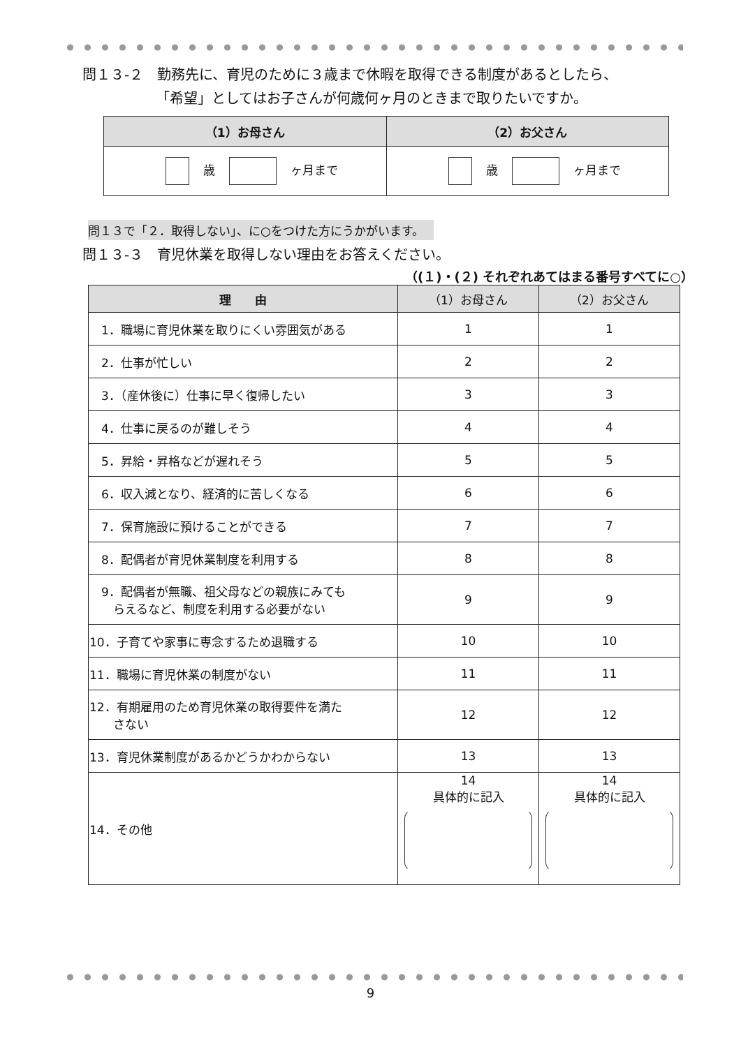問１３-２　勤務先に、育児のために３歳まで休暇を取得できる制度があるとしたら、
「希望」としてはお子さんが何歳何ヶ月のときまで取りたいですか。
| （1）お母さん | （2）お父さん |
| --- | --- |
| 歳 ヶ月まで | 歳 ヶ月まで |
問１３で「２．取得しない」、に○をつけた方にうかがいます。
問１３-３　育児休業を取得しない理由をお答えください。
（(１)・(２) それぞれあてはまる番号すべてに○）
| 理 由 | （1）お母さん | （2）お父さん |
| --- | --- | --- |
| 1．職場に育児休業を取りにくい雰囲気がある | 1 | 1 |
| 2．仕事が忙しい | 2 | 2 |
| 3．（産休後に）仕事に早く復帰したい | 3 | 3 |
| 4．仕事に戻るのが難しそう | 4 | 4 |
| 5．昇給・昇格などが遅れそう | 5 | 5 |
| 6．収入減となり、経済的に苦しくなる | 6 | 6 |
| 7．保育施設に預けることができる | 7 | 7 |
| 8．配偶者が育児休業制度を利用する | 8 | 8 |
| 9．配偶者が無職、祖父母などの親族にみても らえるなど、制度を利用する必要がない | 9 | 9 |
| 10．子育てや家事に専念するため退職する | 10 | 10 |
| 11．職場に育児休業の制度がない | 11 | 11 |
| 12．有期雇用のため育児休業の取得要件を満た さない | 12 | 12 |
| 13．育児休業制度があるかどうかわからない | 13 | 13 |
| 14．その他 | 14 具体的に記入 | 14 具体的に記入 |
9